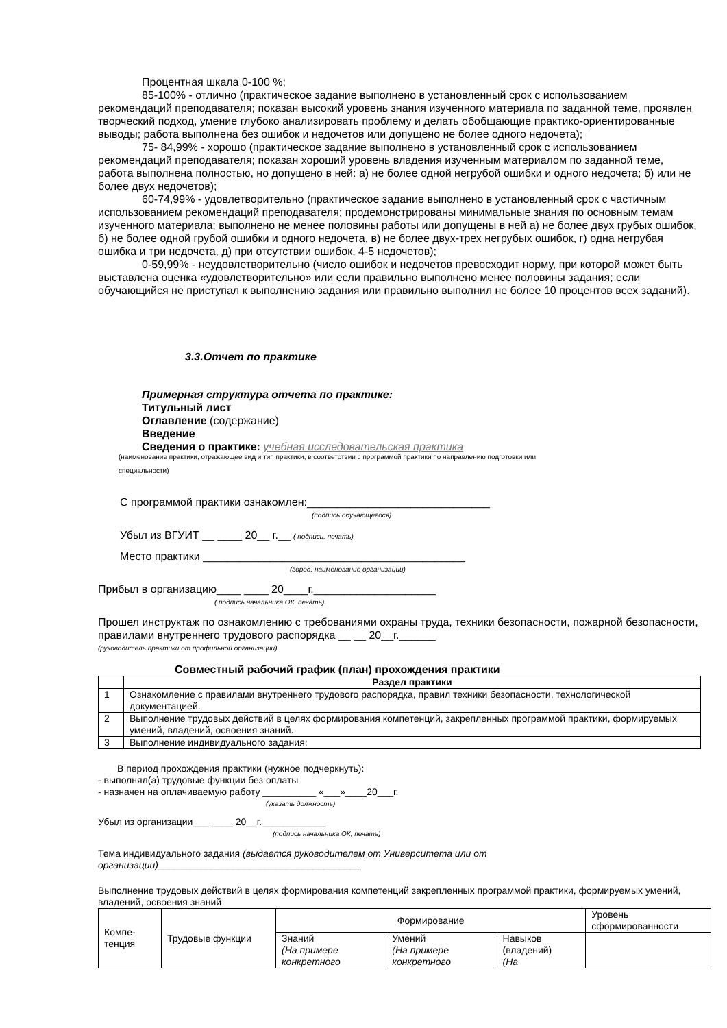Процентная шкала 0-100 %;
85-100% - отлично (практическое задание выполнено в установленный срок с использованием рекомендаций преподавателя; показан высокий уровень знания изученного материала по заданной теме, проявлен творческий подход, умение глубоко анализировать проблему и делать обобщающие практико-ориентированные выводы; работа выполнена без ошибок и недочетов или допущено не более одного недочета);
75- 84,99% - хорошо (практическое задание выполнено в установленный срок с использованием рекомендаций преподавателя; показан хороший уровень владения изученным материалом по заданной теме, работа выполнена полностью, но допущено в ней: а) не более одной негрубой ошибки и одного недочета; б) или не более двух недочетов);
60-74,99% - удовлетворительно (практическое задание выполнено в установленный срок с частичным использованием рекомендаций преподавателя; продемонстрированы минимальные знания по основным темам изученного материала; выполнено не менее половины работы или допущены в ней а) не более двух грубых ошибок, б) не более одной грубой ошибки и одного недочета, в) не более двух-трех негрубых ошибок, г) одна негрубая ошибка и три недочета, д) при отсутствии ошибок, 4-5 недочетов);
0-59,99% - неудовлетворительно (число ошибок и недочетов превосходит норму, при которой может быть выставлена оценка «удовлетворительно» или если правильно выполнено менее половины задания; если обучающийся не приступал к выполнению задания или правильно выполнил не более 10 процентов всех заданий).
3.3.Отчет по практике
Примерная структура отчета по практике:
Титульный лист
Оглавление (содержание)
Введение
Сведения о практике: учебная исследовательская практика
(наименование практики, отражающее вид и тип практики, в соответствии с программой практики по направлению подготовки или
специальности)
С программой практики ознакомлен:______________________________
(подпись обучающегося)
Убыл из ВГУИТ __ ____ 20__ г.__ ( подпись, печать)
Место практики ___________________________________________
(город, наименование организации)
Прибыл в организацию____ ____ 20____г.____________________
( подпись начальника ОК, печать)
Прошел инструктаж по ознакомлению с требованиями охраны труда, техники безопасности, пожарной безопасности, правилами внутреннего трудового распорядка __ __ 20__г.______
(руководитель практики от профильной организации)
Совместный рабочий график (план) прохождения практики
| | Раздел практики |
| 1 | Ознакомление с правилами внутреннего трудового распорядка, правил техники безопасности, технологической документацией. |
| 2 | Выполнение трудовых действий в целях формирования компетенций, закрепленных программой практики, формируемых умений, владений, освоения знаний. |
| 3 | Выполнение индивидуального задания: |
В период прохождения практики (нужное подчеркнуть):
- выполнял(а) трудовые функции без оплаты
- назначен на оплачиваемую работу __________ «___»____20___г.
(указать должность)
Убыл из организации___ ____ 20__г.____________
(подпись начальника ОК, печать)
Тема индивидуального задания (выдается руководителем от Университета или от организации)______________________________________
Выполнение трудовых действий в целях формирования компетенций закрепленных программой практики, формируемых умений, владений, освоения знаний
| Компе- тенция | Трудовые функции | Формирование | | | Уровень сформированности |
| | | Знаний (На примере конкретного | Умений (На примере конкретного | Навыков (владений) (На | |